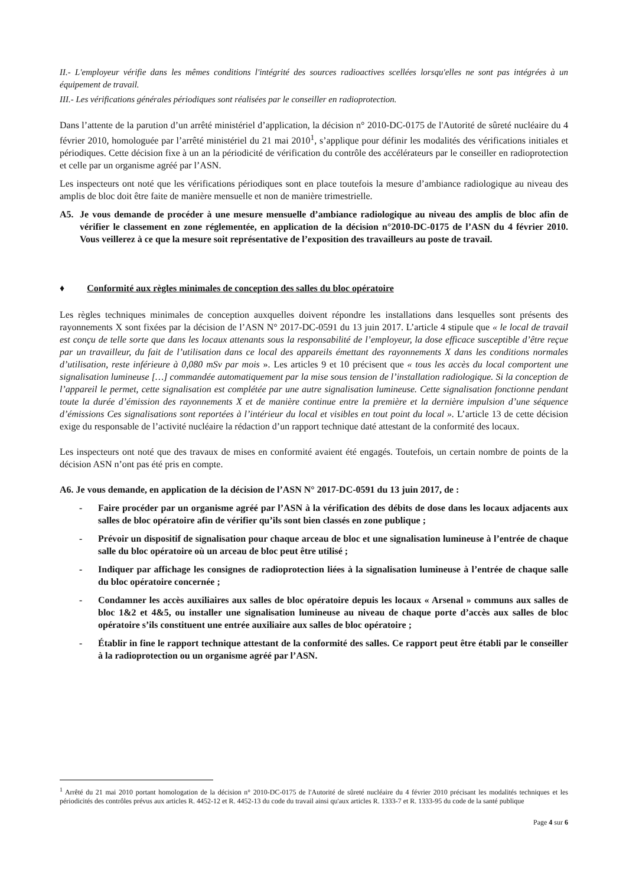II.- L'employeur vérifie dans les mêmes conditions l'intégrité des sources radioactives scellées lorsqu'elles ne sont pas intégrées à un équipement de travail.
III.- Les vérifications générales périodiques sont réalisées par le conseiller en radioprotection.
Dans l’attente de la parution d’un arrêté ministériel d’application, la décision n° 2010-DC-0175 de l'Autorité de sûreté nucléaire du 4 février 2010, homologuée par l’arrêté ministériel du 21 mai 2010<sup>1</sup>, s’applique pour définir les modalités des vérifications initiales et périodiques. Cette décision fixe à un an la périodicité de vérification du contrôle des accélérateurs par le conseiller en radioprotection et celle par un organisme agréé par l’ASN.
Les inspecteurs ont noté que les vérifications périodiques sont en place toutefois la mesure d’ambiance radiologique au niveau des amplis de bloc doit être faite de manière mensuelle et non de manière trimestrielle.
A5. Je vous demande de procéder à une mesure mensuelle d’ambiance radiologique au niveau des amplis de bloc afin de vérifier le classement en zone réglementée, en application de la décision n°2010-DC-0175 de l’ASN du 4 février 2010. Vous veillerez à ce que la mesure soit représentative de l’exposition des travailleurs au poste de travail.
♦ Conformité aux règles minimales de conception des salles du bloc opératoire
Les règles techniques minimales de conception auxquelles doivent répondre les installations dans lesquelles sont présents des rayonnements X sont fixées par la décision de l’ASN N° 2017-DC-0591 du 13 juin 2017. L’article 4 stipule que « le local de travail est conçu de telle sorte que dans les locaux attenants sous la responsabilité de l’employeur, la dose efficace susceptible d’être reçue par un travailleur, du fait de l’utilisation dans ce local des appareils émettant des rayonnements X dans les conditions normales d’utilisation, reste inférieure à 0,080 mSv par mois ». Les articles 9 et 10 précisent que « tous les accès du local comportent une signalisation lumineuse […] commandée automatiquement par la mise sous tension de l’installation radiologique. Si la conception de l’appareil le permet, cette signalisation est complétée par une autre signalisation lumineuse. Cette signalisation fonctionne pendant toute la durée d’émission des rayonnements X et de manière continue entre la première et la dernière impulsion d’une séquence d’émissions Ces signalisations sont reportées à l’intérieur du local et visibles en tout point du local ». L’article 13 de cette décision exige du responsable de l’activité nucléaire la rédaction d’un rapport technique daté attestant de la conformité des locaux.
Les inspecteurs ont noté que des travaux de mises en conformité avaient été engagés. Toutefois, un certain nombre de points de la décision ASN n’ont pas été pris en compte.
A6. Je vous demande, en application de la décision de l’ASN N° 2017-DC-0591 du 13 juin 2017, de :
- Faire procéder par un organisme agréé par l’ASN à la vérification des débits de dose dans les locaux adjacents aux salles de bloc opératoire afin de vérifier qu’ils sont bien classés en zone publique ;
- Prévoir un dispositif de signalisation pour chaque arceau de bloc et une signalisation lumineuse à l’entrée de chaque salle du bloc opératoire où un arceau de bloc peut être utilisé ;
- Indiquer par affichage les consignes de radioprotection liées à la signalisation lumineuse à l’entrée de chaque salle du bloc opératoire concernée ;
- Condamner les accès auxiliaires aux salles de bloc opératoire depuis les locaux « Arsenal » communs aux salles de bloc 1&2 et 4&5, ou installer une signalisation lumineuse au niveau de chaque porte d’accès aux salles de bloc opératoire s’ils constituent une entrée auxiliaire aux salles de bloc opératoire ;
- Établir in fine le rapport technique attestant de la conformité des salles. Ce rapport peut être établi par le conseiller à la radioprotection ou un organisme agréé par l’ASN.
<sup>1</sup> Arrêté du 21 mai 2010 portant homologation de la décision n° 2010-DC-0175 de l'Autorité de sûreté nucléaire du 4 février 2010 précisant les modalités techniques et les périodicités des contrôles prévus aux articles R. 4452-12 et R. 4452-13 du code du travail ainsi qu'aux articles R. 1333-7 et R. 1333-95 du code de la santé publique
Page 4 sur 6